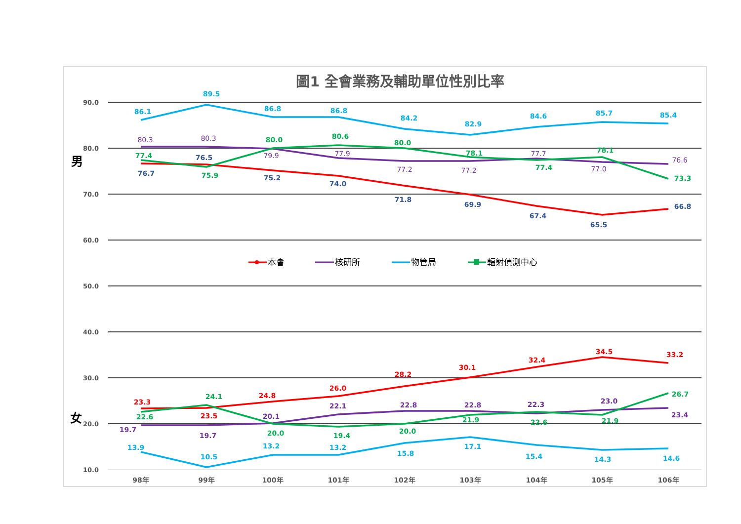圖1 全會業務及輔助單位性別比率
90.0
80.0
70.0
60.0
50.0
40.0
30.0
20.0
10.0
男
女
98年
99年
100年
101年
102年
103年
104年
105年
106年
86.1
89.5
86.8
86.8
84.2
82.9
84.6
85.7
85.4
80.3
80.3
79.9
77.9
77.2
77.2
77.7
77.0
76.6
77.4
75.9
80.0
80.6
80.0
78.1
77.4
78.1
73.3
76.7
76.5
75.2
74.0
71.8
69.9
67.4
65.5
66.8
23.3
23.5
24.8
26.0
28.2
30.1
32.4
34.5
33.2
19.7
19.7
20.1
22.1
22.8
22.8
22.3
23.0
23.4
22.6
24.1
20.0
19.4
20.0
21.9
22.6
21.9
26.7
13.9
10.5
13.2
13.2
15.8
17.1
15.4
14.3
14.6
本會
核研所
物管局
輻射偵測中心